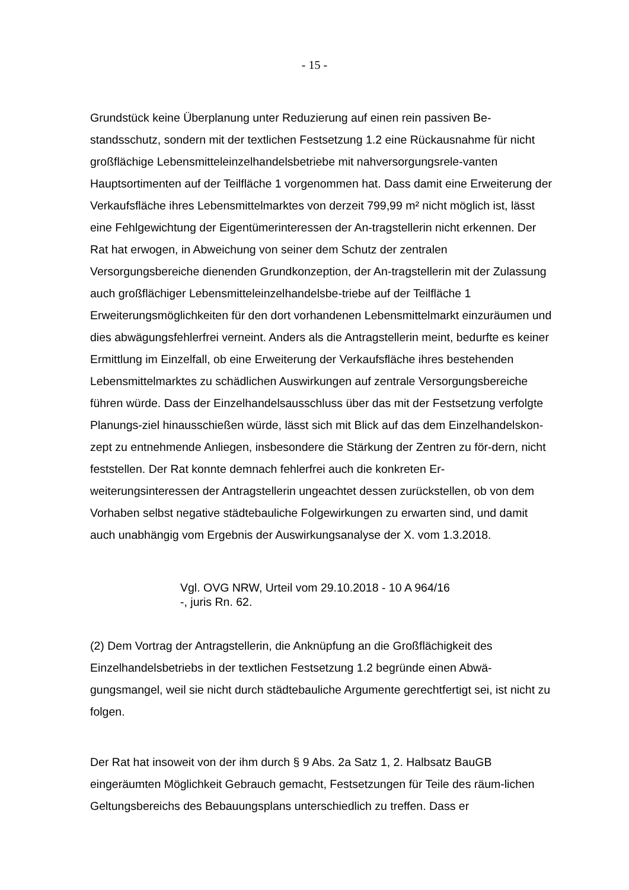- 15 -
Grundstück keine Überplanung unter Reduzierung auf einen rein passiven Be-standsschutz, sondern mit der textlichen Festsetzung 1.2 eine Rückausnahme für nicht großflächige Lebensmitteleinzelhandelsbetriebe mit nahversorgungsrele-vanten Hauptsortimenten auf der Teilfläche 1 vorgenommen hat. Dass damit eine Erweiterung der Verkaufsfläche ihres Lebensmittelmarktes von derzeit 799,99 m² nicht möglich ist, lässt eine Fehlgewichtung der Eigentümerinteressen der An-tragstellerin nicht erkennen. Der Rat hat erwogen, in Abweichung von seiner dem Schutz der zentralen Versorgungsbereiche dienenden Grundkonzeption, der An-tragstellerin mit der Zulassung auch großflächiger Lebensmitteleinzelhandelsbe-triebe auf der Teilfläche 1 Erweiterungsmöglichkeiten für den dort vorhandenen Lebensmittelmarkt einzuräumen und dies abwägungsfehlerfrei verneint. Anders als die Antragstellerin meint, bedurfte es keiner Ermittlung im Einzelfall, ob eine Erweiterung der Verkaufsfläche ihres bestehenden Lebensmittelmarktes zu schädlichen Auswirkungen auf zentrale Versorgungsbereiche führen würde. Dass der Einzelhandelsausschluss über das mit der Festsetzung verfolgte Planungs-ziel hinausschießen würde, lässt sich mit Blick auf das dem Einzelhandelskon-zept zu entnehmende Anliegen, insbesondere die Stärkung der Zentren zu för-dern, nicht feststellen. Der Rat konnte demnach fehlerfrei auch die konkreten Er-weiterungsinteressen der Antragstellerin ungeachtet dessen zurückstellen, ob von dem Vorhaben selbst negative städtebauliche Folgewirkungen zu erwarten sind, und damit auch unabhängig vom Ergebnis der Auswirkungsanalyse der X. vom 1.3.2018.
Vgl. OVG NRW, Urteil vom 29.10.2018 - 10 A 964/16
-, juris Rn. 62.
(2) Dem Vortrag der Antragstellerin, die Anknüpfung an die Großflächigkeit des Einzelhandelsbetriebs in der textlichen Festsetzung 1.2 begründe einen Abwä-gungsmangel, weil sie nicht durch städtebauliche Argumente gerechtfertigt sei, ist nicht zu folgen.
Der Rat hat insoweit von der ihm durch § 9 Abs. 2a Satz 1, 2. Halbsatz BauGB eingeräumten Möglichkeit Gebrauch gemacht, Festsetzungen für Teile des räum-lichen Geltungsbereichs des Bebauungsplans unterschiedlich zu treffen. Dass er